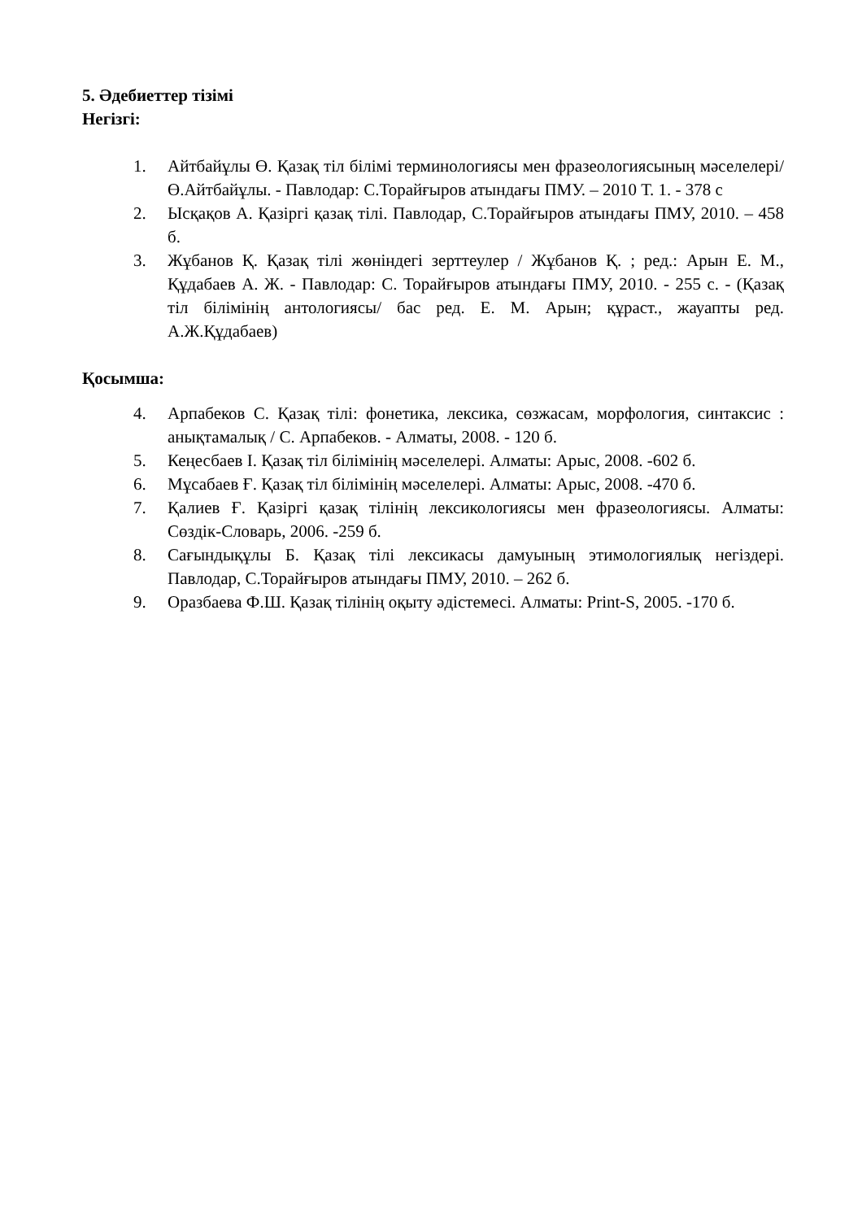5. Әдебиеттер тізімі
Негізгі:
1. Айтбайұлы Ө. Қазақ тіл білімі терминологиясы мен фразеологиясының мәселелері/ Ө.Айтбайұлы. - Павлодар: С.Торайғыров атындағы ПМУ. – 2010 Т. 1. - 378 с
2. Ысқақов А. Қазіргі қазақ тілі. Павлодар, С.Торайғыров атындағы ПМУ, 2010. – 458 б.
3. Жұбанов Қ. Қазақ тілі жөніндегі зерттеулер / Жұбанов Қ. ; ред.: Арын Е. М., Құдабаев А. Ж. - Павлодар: С. Торайғыров атындағы ПМУ, 2010. - 255 с. - (Қазақ тіл білімінің антологиясы/ бас ред. Е. М. Арын; құраст., жауапты ред. А.Ж.Құдабаев)
Қосымша:
4. Арпабеков С. Қазақ тілі: фонетика, лексика, сөзжасам, морфология, синтаксис : анықтамалық / С. Арпабеков. - Алматы, 2008. - 120 б.
5. Кеңесбаев І. Қазақ тіл білімінің мәселелері. Алматы: Арыс, 2008. -602 б.
6. Мұсабаев Ғ. Қазақ тіл білімінің мәселелері. Алматы: Арыс, 2008. -470 б.
7. Қалиев Ғ. Қазіргі қазақ тілінің лексикологиясы мен фразеологиясы. Алматы: Сөздік-Словарь, 2006. -259 б.
8. Сағындықұлы Б. Қазақ тілі лексикасы дамуының этимологиялық негіздері. Павлодар, С.Торайғыров атындағы ПМУ, 2010. – 262 б.
9. Оразбаева Ф.Ш. Қазақ тілінің оқыту әдістемесі. Алматы: Print-S, 2005. -170 б.